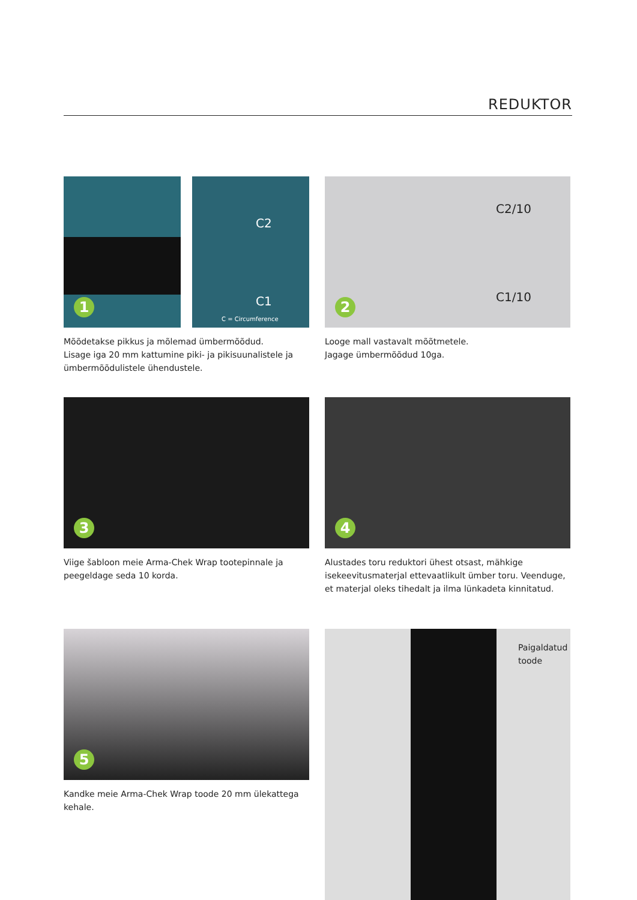REDUKTOR
1
C2
C1
C = Circumference
Mõõdetakse pikkus ja mõlemad ümbermõõdud.
Lisage iga 20 mm kattumine piki- ja pikisuunalistele ja ümbermõõdulistele ühendustele.
C2/10
C1/10
2
Looge mall vastavalt mõõtmetele.
Jagage ümbermõõdud 10ga.
3
Viige šabloon meie Arma-Chek Wrap tootepinnale ja peegeldage seda 10 korda.
4
Alustades toru reduktori ühest otsast, mähkige isekeevitusmaterjal ettevaatlikult ümber toru. Veenduge, et materjal oleks tihedalt ja ilma lünkadeta kinnitatud.
5
Kandke meie Arma-Chek Wrap toode 20 mm ülekattega kehale.
Paigaldatud
toode